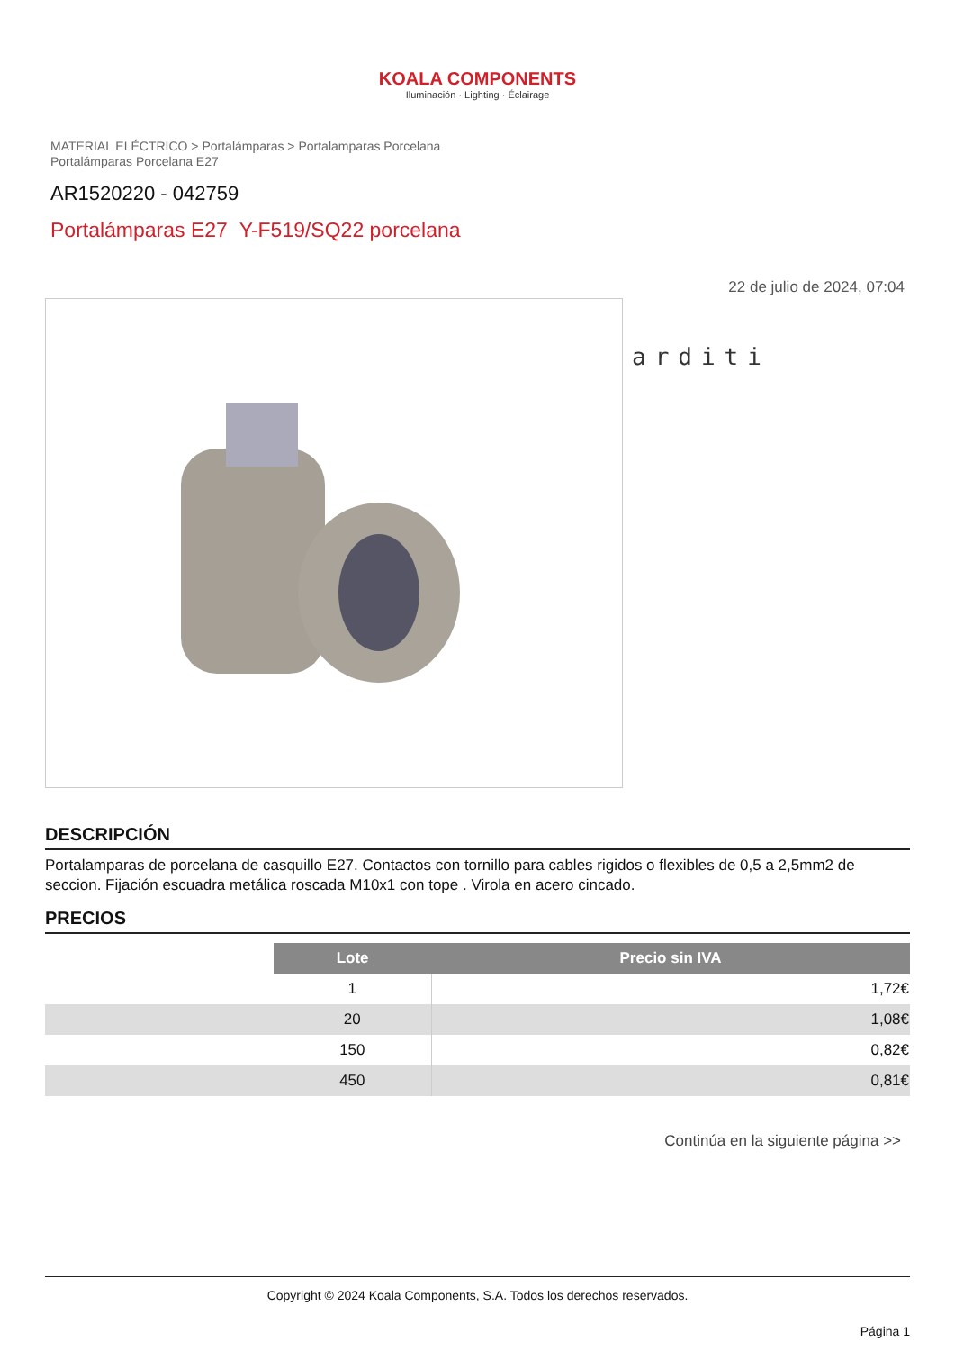KOALA COMPONENTS
Iluminación · Lighting · Éclairage
MATERIAL ELÉCTRICO > Portalámparas > Portalamparas Porcelana
Portalámparas Porcelana E27
AR1520220 - 042759
Portalámparas E27 Y-F519/SQ22 porcelana
22 de julio de 2024, 07:04
arditi
DESCRIPCIÓN
Portalamparas de porcelana de casquillo E27. Contactos con tornillo para cables rigidos o flexibles de 0,5 a 2,5mm2 de seccion. Fijación escuadra metálica roscada M10x1 con tope . Virola en acero cincado.
PRECIOS
| | Lote | Precio sin IVA |
| | 1 | 1,72€ |
| | 20 | 1,08€ |
| | 150 | 0,82€ |
| | 450 | 0,81€ |
Continúa en la siguiente página >>
Copyright © 2024 Koala Components, S.A. Todos los derechos reservados.
Página 1